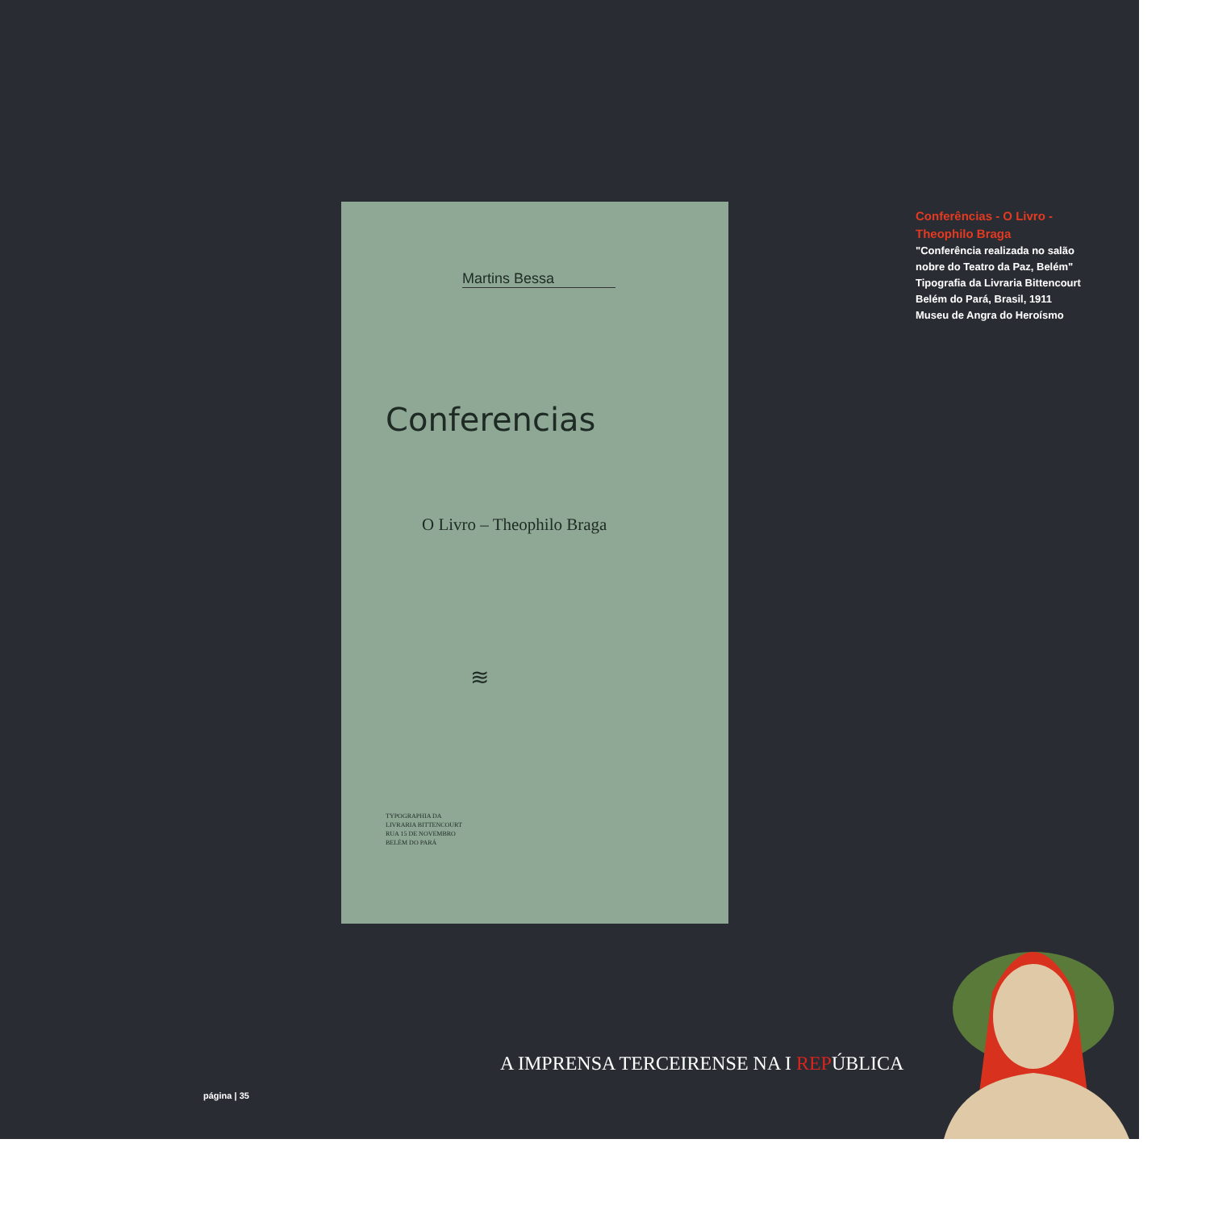Martins Bessa
Conferencias
O Livro – Theophilo Braga
≋
TYPOGRAPHIA DA
LIVRARIA BITTENCOURT
RUA 15 DE NOVEMBRO
BELÉM DO PARÁ
Conferências - O Livro - Theophilo Braga
"Conferência realizada no salão nobre do Teatro da Paz, Belém"
Tipografia da Livraria Bittencourt
Belém do Pará, Brasil, 1911
Museu de Angra do Heroísmo
A IMPRENSA TERCEIRENSE NA I REPÚBLICA
página | 35